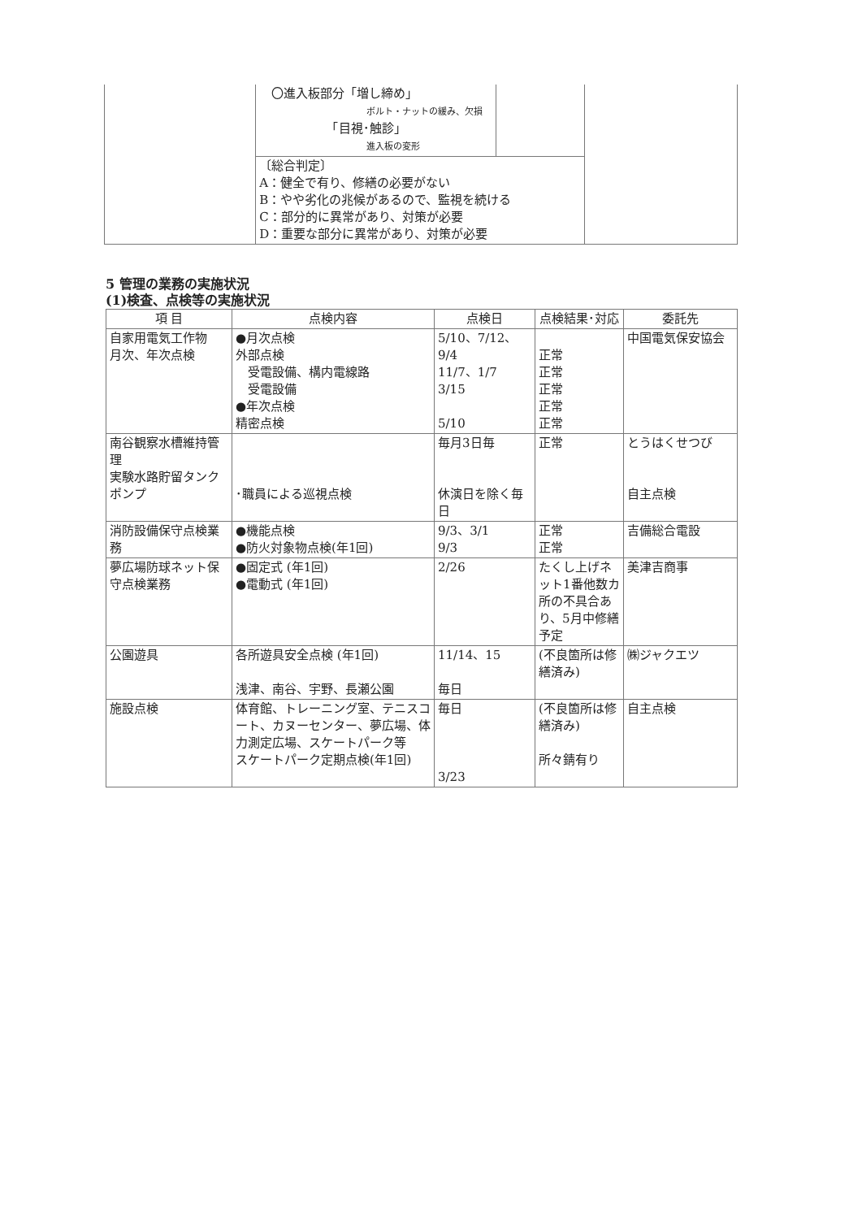| | 〇進入板部分「増し締め」 ボルト・ナットの緩み、欠損 「目視･触診」 進入板の変形 | | |
| | 〔総合判定〕 A：健全で有り、修繕の必要がない B：やや劣化の兆候があるので、監視を続ける C：部分的に異常があり、対策が必要 D：重要な部分に異常があり、対策が必要 | | |
5 管理の業務の実施状況
(1)検査、点検等の実施状況
| 項 目 | 点検内容 | 点検日 | 点検結果･対応 | 委託先 |
| --- | --- | --- | --- | --- |
| 自家用電気工作物 月次、年次点検 | ●月次点検 外部点検 受電設備、構内電線路 受電設備 ●年次点検 精密点検 | 5/10、7/12、9/4 11/7、1/7 3/15 5/10 | 正常 正常 正常 正常 正常 | 中国電気保安協会 |
| 南谷観察水槽維持管理 実験水路貯留タンクポンプ | ･職員による巡視点検 | 毎月3日毎 休演日を除く毎日 | 正常 | とうはくせつび 自主点検 |
| 消防設備保守点検業務 | ●機能点検 ●防火対象物点検(年1回) | 9/3、3/1 9/3 | 正常 正常 | 吉備総合電設 |
| 夢広場防球ネット保守点検業務 | ●固定式 (年1回) ●電動式 (年1回) | 2/26 | たくし上げネット1番他数カ所の不具合あり、5月中修繕予定 | 美津吉商事 |
| 公園遊具 | 各所遊具安全点検 (年1回) 浅津、南谷、宇野、長瀬公園 | 11/14、15 毎日 | (不良箇所は修繕済み) | ㈱ジャクエツ |
| 施設点検 | 体育館、トレーニング室、テニスコート、カヌーセンター、夢広場、体力測定広場、スケートパーク等 スケートパーク定期点検(年1回) | 毎日 3/23 | (不良箇所は修繕済み) 所々錆有り | 自主点検 |